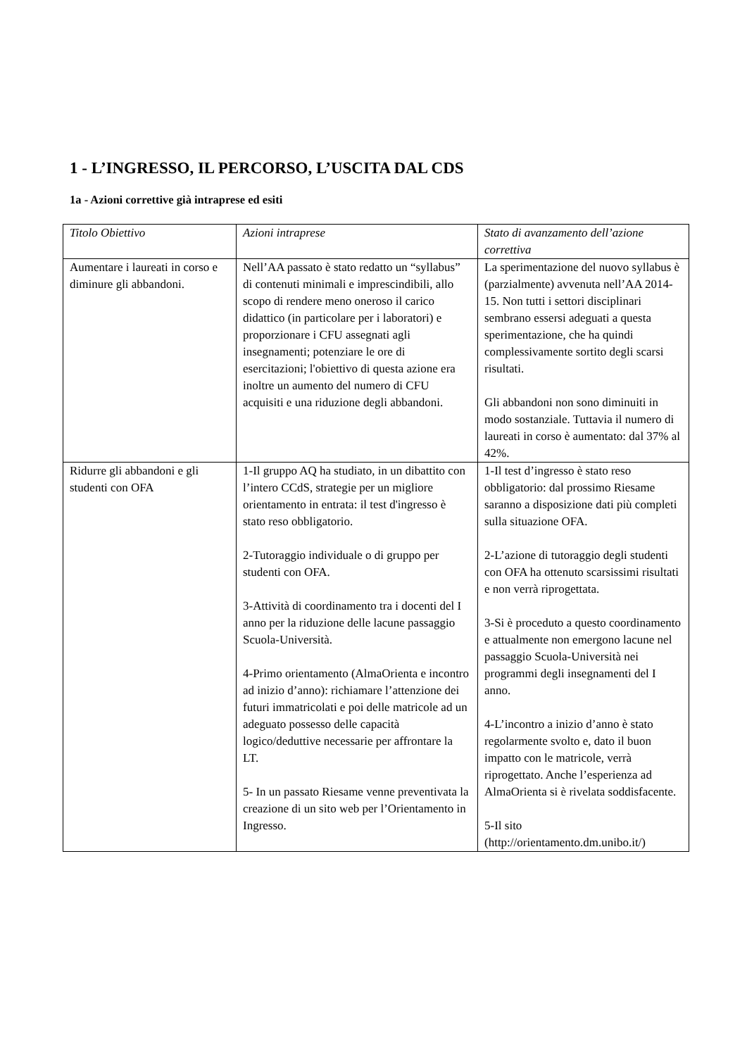1 - L’INGRESSO, IL PERCORSO, L’USCITA DAL CDS
1a - Azioni correttive già intraprese ed esiti
| Titolo Obiettivo | Azioni intraprese | Stato di avanzamento dell’azione correttiva |
| Aumentare i laureati in corso e diminure gli abbandoni. | Nell’AA passato è stato redatto un “syllabus” di contenuti minimali e imprescindibili, allo scopo di rendere meno oneroso il carico didattico (in particolare per i laboratori) e proporzionare i CFU assegnati agli insegnamenti; potenziare le ore di esercitazioni; l'obiettivo di questa azione era inoltre un aumento del numero di CFU acquisiti e una riduzione degli abbandoni. | La sperimentazione del nuovo syllabus è (parzialmente) avvenuta nell’AA 2014-15. Non tutti i settori disciplinari sembrano essersi adeguati a questa sperimentazione, che ha quindi complessivamente sortito degli scarsi risultati. Gli abbandoni non sono diminuiti in modo sostanziale. Tuttavia il numero di laureati in corso è aumentato: dal 37% al 42%. |
| Ridurre gli abbandoni e gli studenti con OFA | 1-Il gruppo AQ ha studiato, in un dibattito con l’intero CCdS, strategie per un migliore orientamento in entrata: il test d'ingresso è stato reso obbligatorio. 2-Tutoraggio individuale o di gruppo per studenti con OFA. 3-Attività di coordinamento tra i docenti del I anno per la riduzione delle lacune passaggio Scuola-Università. 4-Primo orientamento (AlmaOrienta e incontro ad inizio d’anno): richiamare l’attenzione dei futuri immatricolati e poi delle matricole ad un adeguato possesso delle capacità logico/deduttive necessarie per affrontare la LT. 5- In un passato Riesame venne preventivata la creazione di un sito web per l’Orientamento in Ingresso. | 1-Il test d’ingresso è stato reso obbligatorio: dal prossimo Riesame saranno a disposizione dati più completi sulla situazione OFA. 2-L’azione di tutoraggio degli studenti con OFA ha ottenuto scarsissimi risultati e non verrà riprogettata. 3-Si è proceduto a questo coordinamento e attualmente non emergono lacune nel passaggio Scuola-Università nei programmi degli insegnamenti del I anno. 4-L’incontro a inizio d’anno è stato regolarmente svolto e, dato il buon impatto con le matricole, verrà riprogettato. Anche l’esperienza ad AlmaOrienta si è rivelata soddisfacente. 5-Il sito (http://orientamento.dm.unibo.it/) |